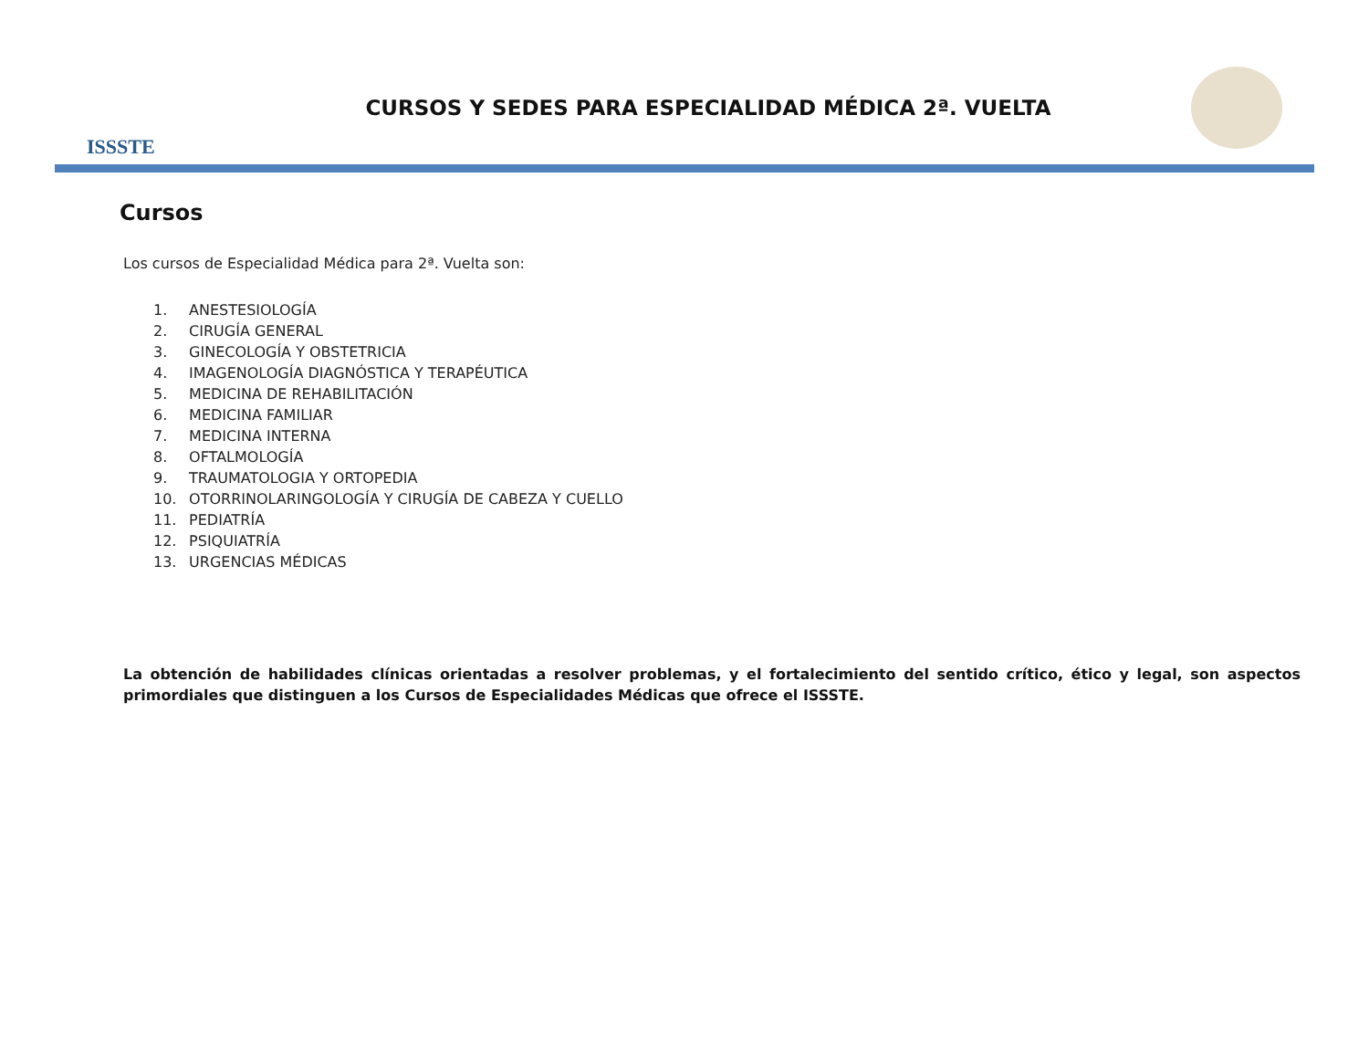ISSSTE
CURSOS Y SEDES PARA ESPECIALIDAD MÉDICA 2ª. VUELTA
Cursos
Los cursos de Especialidad Médica para 2ª. Vuelta son:
1. ANESTESIOLOGÍA
2. CIRUGÍA GENERAL
3. GINECOLOGÍA Y OBSTETRICIA
4. IMAGENOLOGÍA DIAGNÓSTICA Y TERAPÉUTICA
5. MEDICINA DE REHABILITACIÓN
6. MEDICINA FAMILIAR
7. MEDICINA INTERNA
8. OFTALMOLOGÍA
9. TRAUMATOLOGIA Y ORTOPEDIA
10. OTORRINOLARINGOLOGÍA Y CIRUGÍA DE CABEZA Y CUELLO
11. PEDIATRÍA
12. PSIQUIATRÍA
13. URGENCIAS MÉDICAS
La obtención de habilidades clínicas orientadas a resolver problemas, y el fortalecimiento del sentido crítico, ético y legal, son aspectos primordiales que distinguen a los Cursos de Especialidades Médicas que ofrece el ISSSTE.